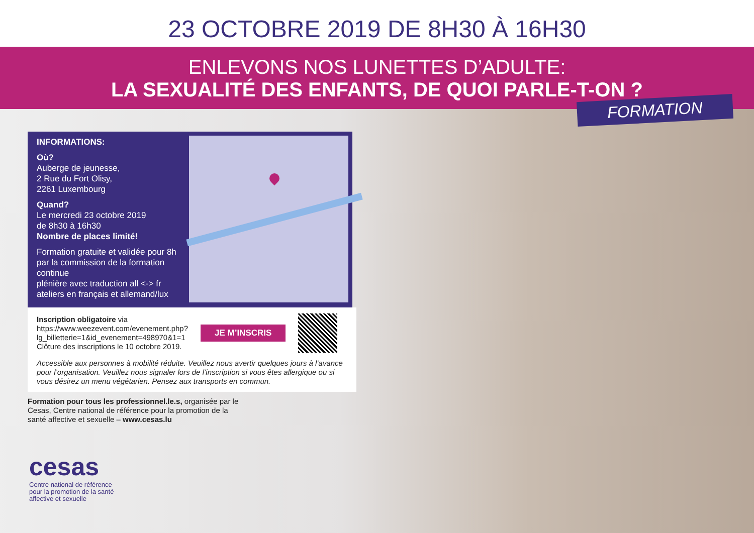23 OCTOBRE 2019 DE 8H30 À 16H30
ENLEVONS NOS LUNETTES D’ADULTE:
LA SEXUALITÉ DES ENFANTS, DE QUOI PARLE-T-ON ?
FORMATION
INFORMATIONS:
Où?
Auberge de jeunesse,
2 Rue du Fort Olisy,
2261 Luxembourg
Quand?
Le mercredi 23 octobre 2019
de 8h30 à 16h30
Nombre de places limité!
Formation gratuite et validée pour 8h par la commission de la formation continue
plénière avec traduction all <-> fr
ateliers en français et allemand/lux
Inscription obligatoire via
https://www.weezevent.com/evenement.php?
lg_billetterie=1&id_evenement=498970&1=1
Clôture des inscriptions le 10 octobre 2019.
JE M’INSCRIS
Accessible aux personnes à mobilité réduite. Veuillez nous avertir quelques jours à l’avance pour l’organisation. Veuillez nous signaler lors de l’inscription si vous êtes allergique ou si vous désirez un menu végétarien. Pensez aux transports en commun.
Formation pour tous les professionnel.le.s, organisée par le Cesas, Centre national de référence pour la promotion de la santé affective et sexuelle – www.cesas.lu
cesas
Centre national de référence
pour la promotion de la santé
affective et sexuelle